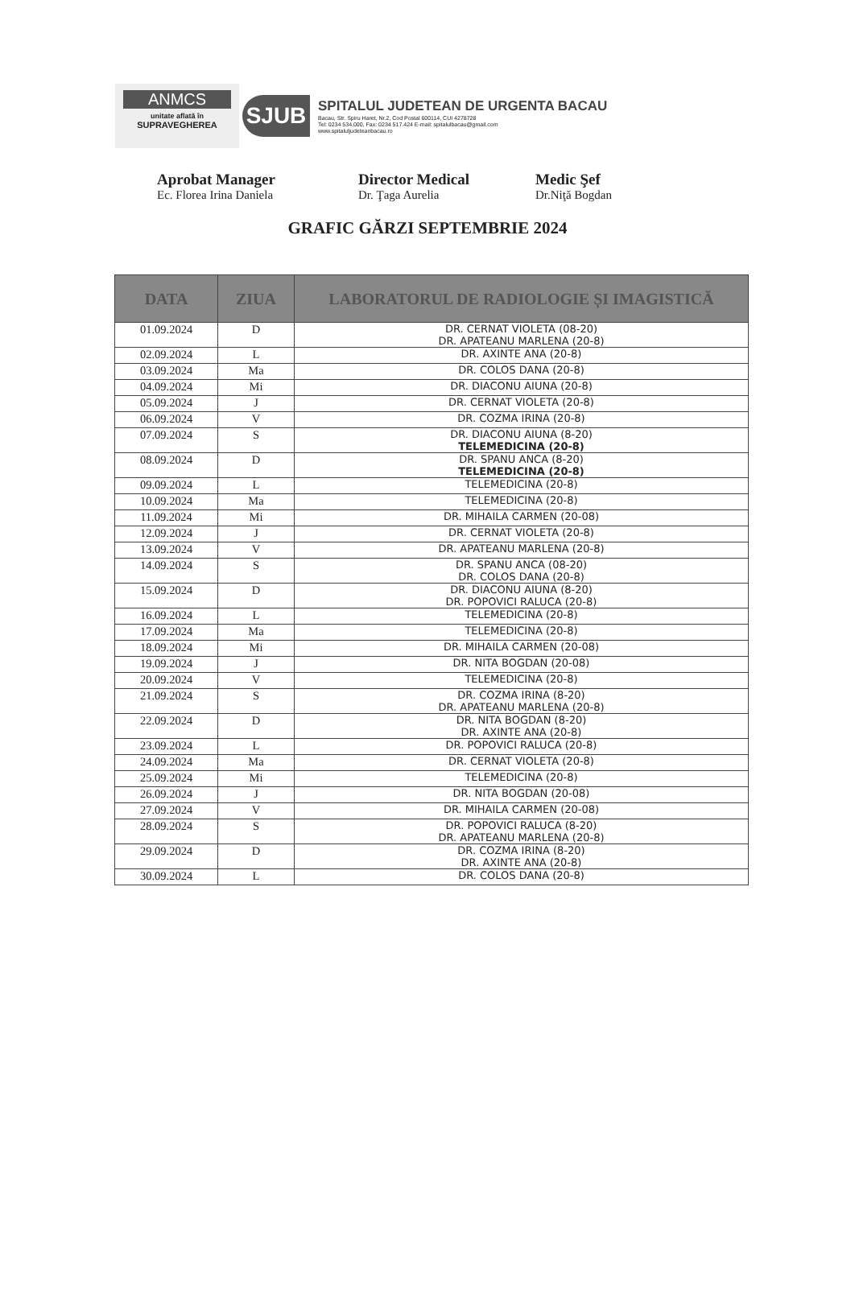ANMCS
unitate aflată în
SUPRAVEGHEREA
SJUB
SPITALUL JUDETEAN DE URGENTA BACAU
Bacau, Str. Spiru Haret, Nr.2, Cod Postal 600114, CUI 4278728
Tel: 0234 534.000, Fax: 0234 517.424 E-mail: spitalulbacau@gmail.com
www.spitaluljudeteanbacau.ro
Aprobat Manager
Ec. Florea Irina Daniela
Director Medical
Dr. Ţaga Aurelia
Medic Şef
Dr.Niţă Bogdan
GRAFIC GĂRZI SEPTEMBRIE 2024
| DATA | ZIUA | LABORATORUL DE RADIOLOGIE ȘI IMAGISTICĂ |
| --- | --- | --- |
| 01.09.2024 | D | DR. CERNAT VIOLETA (08-20) DR. APATEANU MARLENA (20-8) |
| 02.09.2024 | L | DR. AXINTE ANA (20-8) |
| 03.09.2024 | Ma | DR. COLOS DANA (20-8) |
| 04.09.2024 | Mi | DR. DIACONU AIUNA (20-8) |
| 05.09.2024 | J | DR. CERNAT VIOLETA (20-8) |
| 06.09.2024 | V | DR. COZMA IRINA (20-8) |
| 07.09.2024 | S | DR. DIACONU AIUNA (8-20) TELEMEDICINA (20-8) |
| 08.09.2024 | D | DR. SPANU ANCA (8-20) TELEMEDICINA (20-8) |
| 09.09.2024 | L | TELEMEDICINA (20-8) |
| 10.09.2024 | Ma | TELEMEDICINA (20-8) |
| 11.09.2024 | Mi | DR. MIHAILA CARMEN (20-08) |
| 12.09.2024 | J | DR. CERNAT VIOLETA (20-8) |
| 13.09.2024 | V | DR. APATEANU MARLENA (20-8) |
| 14.09.2024 | S | DR. SPANU ANCA (08-20) DR. COLOS DANA (20-8) |
| 15.09.2024 | D | DR. DIACONU AIUNA (8-20) DR. POPOVICI RALUCA (20-8) |
| 16.09.2024 | L | TELEMEDICINA (20-8) |
| 17.09.2024 | Ma | TELEMEDICINA (20-8) |
| 18.09.2024 | Mi | DR. MIHAILA CARMEN (20-08) |
| 19.09.2024 | J | DR. NITA BOGDAN (20-08) |
| 20.09.2024 | V | TELEMEDICINA (20-8) |
| 21.09.2024 | S | DR. COZMA IRINA (8-20) DR. APATEANU MARLENA (20-8) |
| 22.09.2024 | D | DR. NITA BOGDAN (8-20) DR. AXINTE ANA (20-8) |
| 23.09.2024 | L | DR. POPOVICI RALUCA (20-8) |
| 24.09.2024 | Ma | DR. CERNAT VIOLETA (20-8) |
| 25.09.2024 | Mi | TELEMEDICINA (20-8) |
| 26.09.2024 | J | DR. NITA BOGDAN (20-08) |
| 27.09.2024 | V | DR. MIHAILA CARMEN (20-08) |
| 28.09.2024 | S | DR. POPOVICI RALUCA (8-20) DR. APATEANU MARLENA (20-8) |
| 29.09.2024 | D | DR. COZMA IRINA (8-20) DR. AXINTE ANA (20-8) |
| 30.09.2024 | L | DR. COLOS DANA (20-8) |